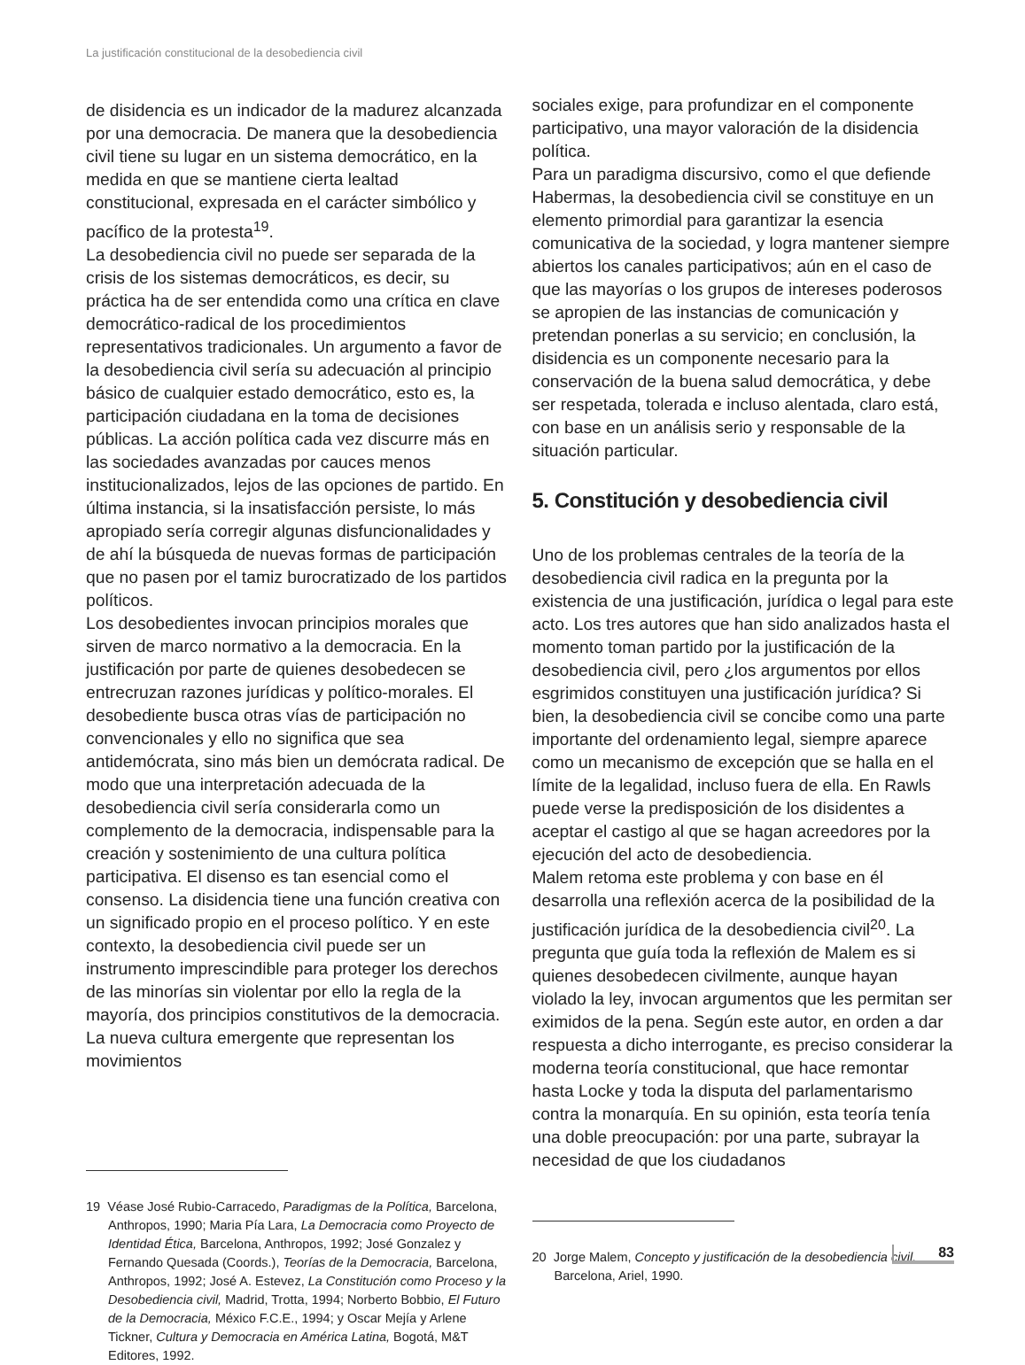La justificación constitucional de la desobediencia civil
de disidencia es un indicador de la madurez alcanzada por una democracia. De manera que la desobediencia civil tiene su lugar en un sistema democrático, en la medida en que se mantiene cierta lealtad constitucional, expresada en el carácter simbólico y pacífico de la protesta<sup>19</sup>.
La desobediencia civil no puede ser separada de la crisis de los sistemas democráticos, es decir, su práctica ha de ser entendida como una crítica en clave democrático-radical de los procedimientos representativos tradicionales. Un argumento a favor de la desobediencia civil sería su adecuación al principio básico de cualquier estado democrático, esto es, la participación ciudadana en la toma de decisiones públicas. La acción política cada vez discurre más en las sociedades avanzadas por cauces menos institucionalizados, lejos de las opciones de partido. En última instancia, si la insatisfacción persiste, lo más apropiado sería corregir algunas disfuncionalidades y de ahí la búsqueda de nuevas formas de participación que no pasen por el tamiz burocratizado de los partidos políticos.
Los desobedientes invocan principios morales que sirven de marco normativo a la democracia. En la justificación por parte de quienes desobedecen se entrecruzan razones jurídicas y político-morales. El desobediente busca otras vías de participación no convencionales y ello no significa que sea antidemócrata, sino más bien un demócrata radical. De modo que una interpretación adecuada de la desobediencia civil sería considerarla como un complemento de la democracia, indispensable para la creación y sostenimiento de una cultura política participativa. El disenso es tan esencial como el consenso. La disidencia tiene una función creativa con un significado propio en el proceso político. Y en este contexto, la desobediencia civil puede ser un instrumento imprescindible para proteger los derechos de las minorías sin violentar por ello la regla de la mayoría, dos principios constitutivos de la democracia. La nueva cultura emergente que representan los movimientos
19 Véase José Rubio-Carracedo, Paradigmas de la Política, Barcelona, Anthropos, 1990; Maria Pía Lara, La Democracia como Proyecto de Identidad Ética, Barcelona, Anthropos, 1992; José Gonzalez y Fernando Quesada (Coords.), Teorías de la Democracia, Barcelona, Anthropos, 1992; José A. Estevez, La Constitución como Proceso y la Desobediencia civil, Madrid, Trotta, 1994; Norberto Bobbio, El Futuro de la Democracia, México F.C.E., 1994; y Oscar Mejía y Arlene Tickner, Cultura y Democracia en América Latina, Bogotá, M&T Editores, 1992.
sociales exige, para profundizar en el componente participativo, una mayor valoración de la disidencia política.
Para un paradigma discursivo, como el que defiende Habermas, la desobediencia civil se constituye en un elemento primordial para garantizar la esencia comunicativa de la sociedad, y logra mantener siempre abiertos los canales participativos; aún en el caso de que las mayorías o los grupos de intereses poderosos se apropien de las instancias de comunicación y pretendan ponerlas a su servicio; en conclusión, la disidencia es un componente necesario para la conservación de la buena salud democrática, y debe ser respetada, tolerada e incluso alentada, claro está, con base en un análisis serio y responsable de la situación particular.
5. Constitución y desobediencia civil
Uno de los problemas centrales de la teoría de la desobediencia civil radica en la pregunta por la existencia de una justificación, jurídica o legal para este acto. Los tres autores que han sido analizados hasta el momento toman partido por la justificación de la desobediencia civil, pero ¿los argumentos por ellos esgrimidos constituyen una justificación jurídica? Si bien, la desobediencia civil se concibe como una parte importante del ordenamiento legal, siempre aparece como un mecanismo de excepción que se halla en el límite de la legalidad, incluso fuera de ella. En Rawls puede verse la predisposición de los disidentes a aceptar el castigo al que se hagan acreedores por la ejecución del acto de desobediencia.
Malem retoma este problema y con base en él desarrolla una reflexión acerca de la posibilidad de la justificación jurídica de la desobediencia civil<sup>20</sup>. La pregunta que guía toda la reflexión de Malem es si quienes desobedecen civilmente, aunque hayan violado la ley, invocan argumentos que les permitan ser eximidos de la pena. Según este autor, en orden a dar respuesta a dicho interrogante, es preciso considerar la moderna teoría constitucional, que hace remontar hasta Locke y toda la disputa del parlamentarismo contra la monarquía. En su opinión, esta teoría tenía una doble preocupación: por una parte, subrayar la necesidad de que los ciudadanos
20 Jorge Malem, Concepto y justificación de la desobediencia civil, Barcelona, Ariel, 1990.
83